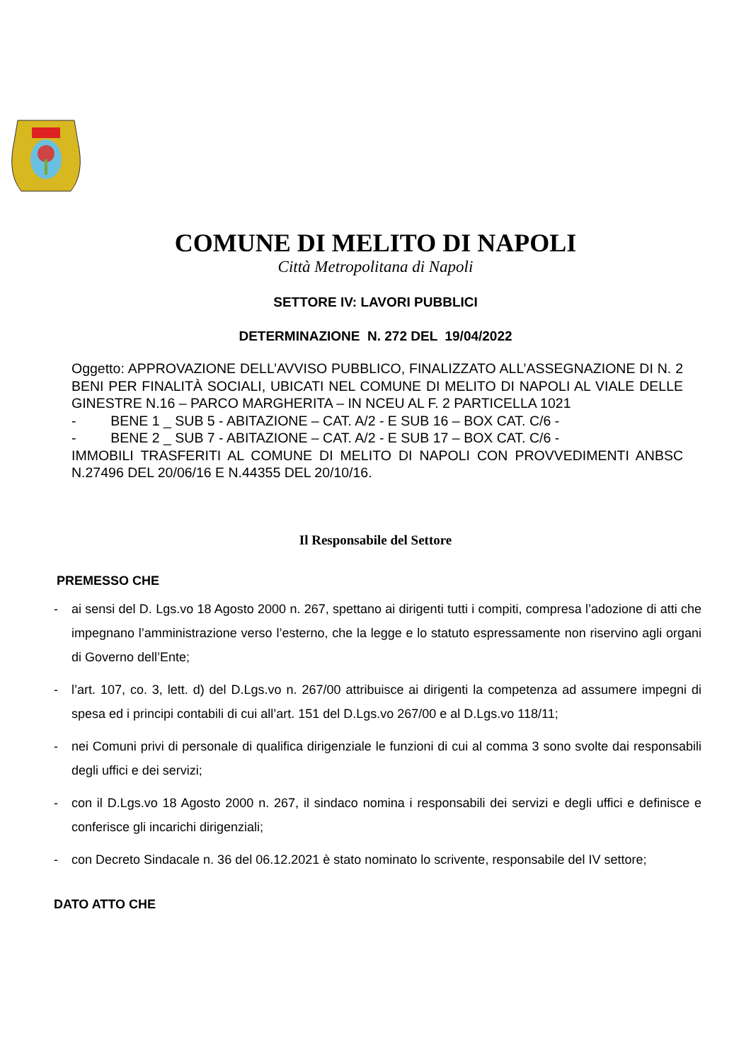COMUNE DI MELITO DI NAPOLI
Città Metropolitana di Napoli
SETTORE IV: LAVORI PUBBLICI
DETERMINAZIONE N. 272 DEL 19/04/2022
Oggetto: APPROVAZIONE DELL’AVVISO PUBBLICO, FINALIZZATO ALL’ASSEGNAZIONE DI N. 2 BENI PER FINALITÀ SOCIALI, UBICATI NEL COMUNE DI MELITO DI NAPOLI AL VIALE DELLE GINESTRE N.16 – PARCO MARGHERITA – IN NCEU AL F. 2 PARTICELLA 1021
- BENE 1 _ SUB 5 - ABITAZIONE – CAT. A/2 - E SUB 16 – BOX CAT. C/6 -
- BENE 2 _ SUB 7 - ABITAZIONE – CAT. A/2 - E SUB 17 – BOX CAT. C/6 -
IMMOBILI TRASFERITI AL COMUNE DI MELITO DI NAPOLI CON PROVVEDIMENTI ANBSC N.27496 DEL 20/06/16 E N.44355 DEL 20/10/16.
Il Responsabile del Settore
PREMESSO CHE
- ai sensi del D. Lgs.vo 18 Agosto 2000 n. 267, spettano ai dirigenti tutti i compiti, compresa l’adozione di atti che impegnano l’amministrazione verso l’esterno, che la legge e lo statuto espressamente non riservino agli organi di Governo dell’Ente;
- l’art. 107, co. 3, lett. d) del D.Lgs.vo n. 267/00 attribuisce ai dirigenti la competenza ad assumere impegni di spesa ed i principi contabili di cui all’art. 151 del D.Lgs.vo 267/00 e al D.Lgs.vo 118/11;
- nei Comuni privi di personale di qualifica dirigenziale le funzioni di cui al comma 3 sono svolte dai responsabili degli uffici e dei servizi;
- con il D.Lgs.vo 18 Agosto 2000 n. 267, il sindaco nomina i responsabili dei servizi e degli uffici e definisce e conferisce gli incarichi dirigenziali;
- con Decreto Sindacale n. 36 del 06.12.2021 è stato nominato lo scrivente, responsabile del IV settore;
DATO ATTO CHE